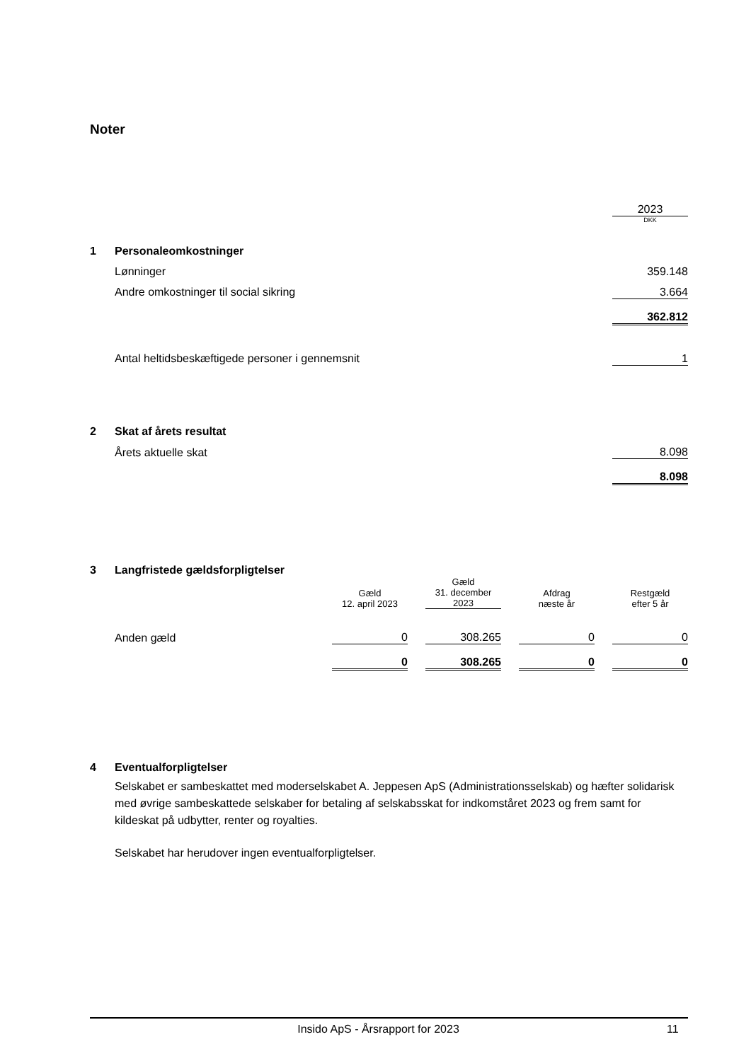Noter
| | | 2023 |
| | | DKK |
| 1 | Personaleomkostninger | |
| | Lønninger | 359.148 |
| | Andre omkostninger til social sikring | 3.664 |
| | | 362.812 |
| | Antal heltidsbeskæftigede personer i gennemsnit | 1 |
| 2 | Skat af årets resultat | |
| | Årets aktuelle skat | 8.098 |
| | | 8.098 |
| 3 | Langfristede gældsforpligtelser | | | | | | | |
| | | Gæld 12. april 2023 | | Gæld 31. december 2023 | | Afdrag næste år | | Restgæld efter 5 år |
| | Anden gæld | 0 | | 308.265 | | 0 | | 0 |
| | | 0 | | 308.265 | | 0 | | 0 |
| 4 | Eventualforpligtelser |
Selskabet er sambeskattet med moderselskabet A. Jeppesen ApS (Administrationsselskab) og hæfter solidarisk med øvrige sambeskattede selskaber for betaling af selskabsskat for indkomståret 2023 og frem samt for kildeskat på udbytter, renter og royalties.
Selskabet har herudover ingen eventualforpligtelser.
Insido ApS - Årsrapport for 2023 11